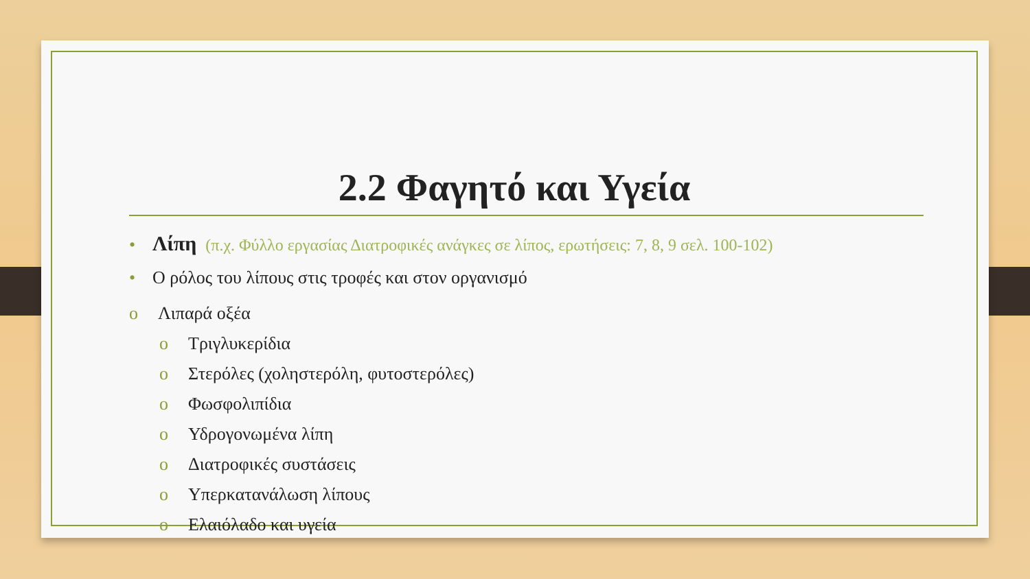2.2 Φαγητό και Υγεία
• Λίπη (π.χ. Φύλλο εργασίας Διατροφικές ανάγκες σε λίπος, ερωτήσεις: 7, 8, 9 σελ. 100-102)
• Ο ρόλος του λίπους στις τροφές και στον οργανισμό
o Λιπαρά οξέα
o Τριγλυκερίδια
o Στερόλες (χοληστερόλη, φυτοστερόλες)
o Φωσφολιπίδια
o Υδρογονωμένα λίπη
o Διατροφικές συστάσεις
o Υπερκατανάλωση λίπους
o Ελαιόλαδο και υγεία